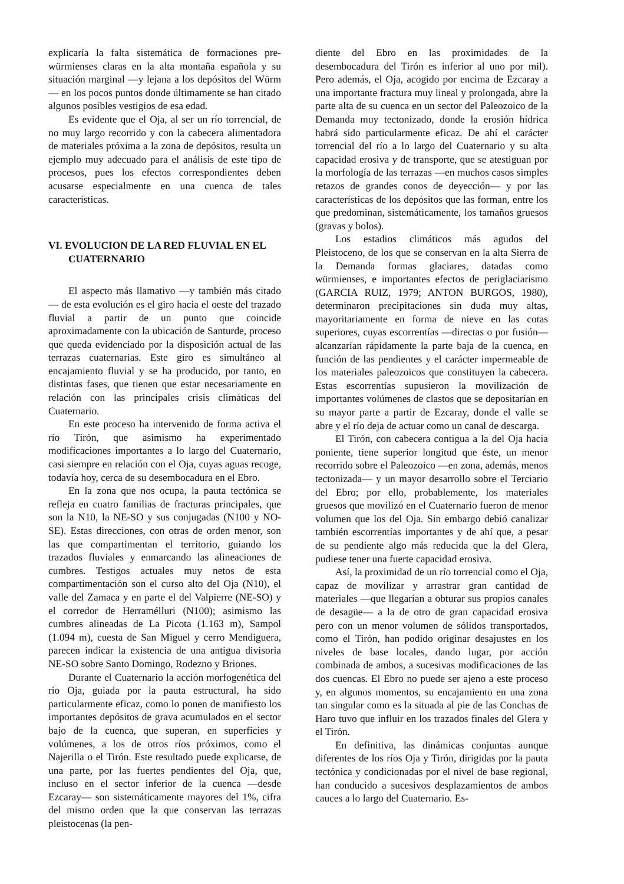explicaría la falta sistemática de formaciones pre-würmienses claras en la alta montaña española y su situación marginal —y lejana a los depósitos del Würm— en los pocos puntos donde últimamente se han citado algunos posibles vestigios de esa edad.
Es evidente que el Oja, al ser un río torrencial, de no muy largo recorrido y con la cabecera alimentadora de materiales próxima a la zona de depósitos, resulta un ejemplo muy adecuado para el análisis de este tipo de procesos, pues los efectos correspondientes deben acusarse especialmente en una cuenca de tales características.
VI. EVOLUCION DE LA RED FLUVIAL EN EL CUATERNARIO
El aspecto más llamativo —y también más citado— de esta evolución es el giro hacia el oeste del trazado fluvial a partir de un punto que coincide aproximadamente con la ubicación de Santurde, proceso que queda evidenciado por la disposición actual de las terrazas cuaternarias. Este giro es simultáneo al encajamiento fluvial y se ha producido, por tanto, en distintas fases, que tienen que estar necesariamente en relación con las principales crisis climáticas del Cuaternario.
En este proceso ha intervenido de forma activa el río Tirón, que asimismo ha experimentado modificaciones importantes a lo largo del Cuaternario, casi siempre en relación con el Oja, cuyas aguas recoge, todavía hoy, cerca de su desembocadura en el Ebro.
En la zona que nos ocupa, la pauta tectónica se refleja en cuatro familias de fracturas principales, que son la N10, la NE-SO y sus conjugadas (N100 y NO-SE). Estas direcciones, con otras de orden menor, son las que compartimentan el territorio, guiando los trazados fluviales y enmarcando las alineaciones de cumbres. Testigos actuales muy netos de esta compartimentación son el curso alto del Oja (N10), el valle del Zamaca y en parte el del Valpierre (NE-SO) y el corredor de Herramélluri (N100); asimismo las cumbres alineadas de La Picota (1.163 m), Sampol (1.094 m), cuesta de San Miguel y cerro Mendiguera, parecen indicar la existencia de una antigua divisoria NE-SO sobre Santo Domingo, Rodezno y Briones.
Durante el Cuaternario la acción morfogenética del río Oja, guiada por la pauta estructural, ha sido particularmente eficaz, como lo ponen de manifiesto los importantes depósitos de grava acumulados en el sector bajo de la cuenca, que superan, en superficies y volúmenes, a los de otros ríos próximos, como el Najerilla o el Tirón. Este resultado puede explicarse, de una parte, por las fuertes pendientes del Oja, que, incluso en el sector inferior de la cuenca —desde Ezcaray— son sistemáticamente mayores del 1%, cifra del mismo orden que la que conservan las terrazas pleistocenas (la pen-
diente del Ebro en las proximidades de la desembocadura del Tirón es inferior al uno por mil). Pero además, el Oja, acogido por encima de Ezcaray a una importante fractura muy lineal y prolongada, abre la parte alta de su cuenca en un sector del Paleozoico de la Demanda muy tectonizado, donde la erosión hídrica habrá sido particularmente eficaz. De ahí el carácter torrencial del río a lo largo del Cuaternario y su alta capacidad erosiva y de transporte, que se atestiguan por la morfología de las terrazas —en muchos casos simples retazos de grandes conos de deyección— y por las características de los depósitos que las forman, entre los que predominan, sistemáticamente, los tamaños gruesos (gravas y bolos).
Los estadios climáticos más agudos del Pleistoceno, de los que se conservan en la alta Sierra de la Demanda formas glaciares, datadas como würmienses, e importantes efectos de periglaciarismo (GARCIA RUIZ, 1979; ANTON BURGOS, 1980), determinaron precipitaciones sin duda muy altas, mayoritariamente en forma de nieve en las cotas superiores, cuyas escorrentías —directas o por fusión— alcanzarían rápidamente la parte baja de la cuenca, en función de las pendientes y el carácter impermeable de los materiales paleozoicos que constituyen la cabecera. Estas escorrentías supusieron la movilización de importantes volúmenes de clastos que se depositarían en su mayor parte a partir de Ezcaray, donde el valle se abre y el río deja de actuar como un canal de descarga.
El Tirón, con cabecera contigua a la del Oja hacia poniente, tiene superior longitud que éste, un menor recorrido sobre el Paleozoico —en zona, además, menos tectonizada— y un mayor desarrollo sobre el Terciario del Ebro; por ello, probablemente, los materiales gruesos que movilizó en el Cuaternario fueron de menor volumen que los del Oja. Sin embargo debió canalizar también escorrentías importantes y de ahí que, a pesar de su pendiente algo más reducida que la del Glera, pudiese tener una fuerte capacidad erosiva.
Así, la proximidad de un río torrencial como el Oja, capaz de movilizar y arrastrar gran cantidad de materiales —que llegarían a obturar sus propios canales de desagüe— a la de otro de gran capacidad erosiva pero con un menor volumen de sólidos transportados, como el Tirón, han podido originar desajustes en los niveles de base locales, dando lugar, por acción combinada de ambos, a sucesivas modificaciones de las dos cuencas. El Ebro no puede ser ajeno a este proceso y, en algunos momentos, su encajamiento en una zona tan singular como es la situada al pie de las Conchas de Haro tuvo que influir en los trazados finales del Glera y el Tirón.
En definitiva, las dinámicas conjuntas aunque diferentes de los ríos Oja y Tirón, dirigidas por la pauta tectónica y condicionadas por el nivel de base regional, han conducido a sucesivos desplazamientos de ambos cauces a lo largo del Cuaternario. Es-